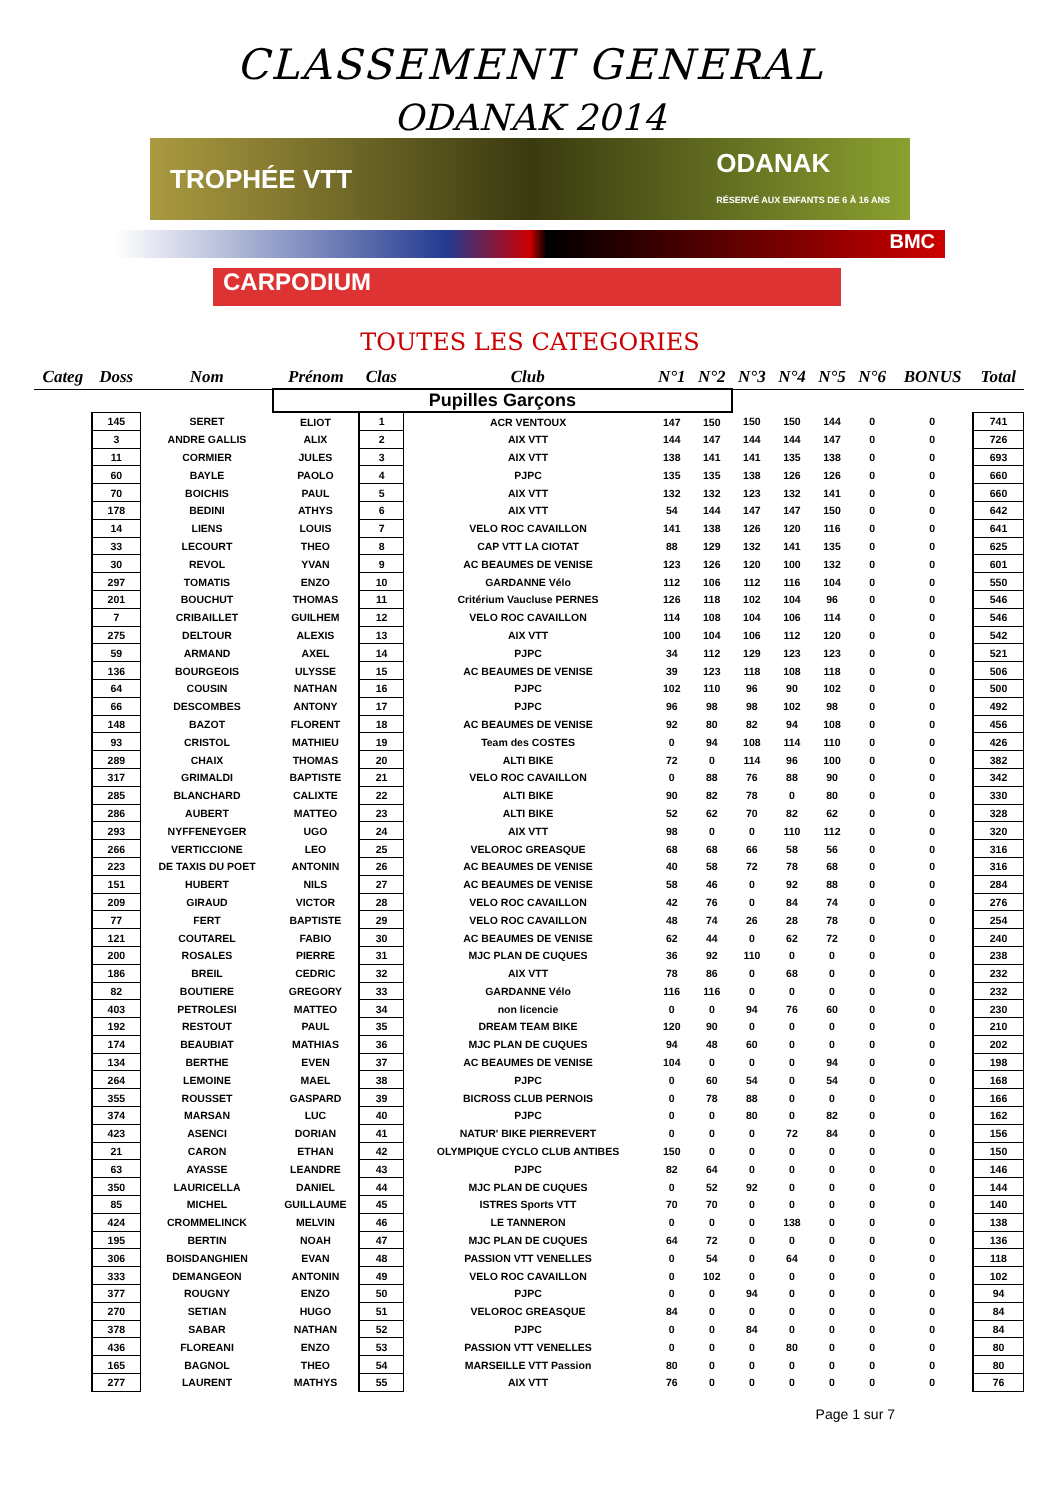CLASSEMENT GENERAL
ODANAK 2014
TROPHÉE VTT ODANAK
RÉSERVÉ AUX ENFANTS DE 6 À 16 ANS
BMC
CARPODIUM
TOUTES LES CATEGORIES
| Categ | Doss | Nom | Prénom | Clas | Club | N°1 | N°2 | N°3 | N°4 | N°5 | N°6 | BONUS | Total |
| --- | --- | --- | --- | --- | --- | --- | --- | --- | --- | --- | --- | --- | --- |
| | | | Pupilles Garçons | | | | | | | | | | |
| | 145 | SERET | ELIOT | 1 | ACR VENTOUX | 147 | 150 | 150 | 150 | 144 | 0 | 0 | 741 |
| | 3 | ANDRE GALLIS | ALIX | 2 | AIX VTT | 144 | 147 | 144 | 144 | 147 | 0 | 0 | 726 |
| | 11 | CORMIER | JULES | 3 | AIX VTT | 138 | 141 | 141 | 135 | 138 | 0 | 0 | 693 |
| | 60 | BAYLE | PAOLO | 4 | PJPC | 135 | 135 | 138 | 126 | 126 | 0 | 0 | 660 |
| | 70 | BOICHIS | PAUL | 5 | AIX VTT | 132 | 132 | 123 | 132 | 141 | 0 | 0 | 660 |
| | 178 | BEDINI | ATHYS | 6 | AIX VTT | 54 | 144 | 147 | 147 | 150 | 0 | 0 | 642 |
| | 14 | LIENS | LOUIS | 7 | VELO ROC CAVAILLON | 141 | 138 | 126 | 120 | 116 | 0 | 0 | 641 |
| | 33 | LECOURT | THEO | 8 | CAP VTT LA CIOTAT | 88 | 129 | 132 | 141 | 135 | 0 | 0 | 625 |
| | 30 | REVOL | YVAN | 9 | AC BEAUMES DE VENISE | 123 | 126 | 120 | 100 | 132 | 0 | 0 | 601 |
| | 297 | TOMATIS | ENZO | 10 | GARDANNE Vélo | 112 | 106 | 112 | 116 | 104 | 0 | 0 | 550 |
| | 201 | BOUCHUT | THOMAS | 11 | Critérium Vaucluse PERNES | 126 | 118 | 102 | 104 | 96 | 0 | 0 | 546 |
| | 7 | CRIBAILLET | GUILHEM | 12 | VELO ROC CAVAILLON | 114 | 108 | 104 | 106 | 114 | 0 | 0 | 546 |
| | 275 | DELTOUR | ALEXIS | 13 | AIX VTT | 100 | 104 | 106 | 112 | 120 | 0 | 0 | 542 |
| | 59 | ARMAND | AXEL | 14 | PJPC | 34 | 112 | 129 | 123 | 123 | 0 | 0 | 521 |
| | 136 | BOURGEOIS | ULYSSE | 15 | AC BEAUMES DE VENISE | 39 | 123 | 118 | 108 | 118 | 0 | 0 | 506 |
| | 64 | COUSIN | NATHAN | 16 | PJPC | 102 | 110 | 96 | 90 | 102 | 0 | 0 | 500 |
| | 66 | DESCOMBES | ANTONY | 17 | PJPC | 96 | 98 | 98 | 102 | 98 | 0 | 0 | 492 |
| | 148 | BAZOT | FLORENT | 18 | AC BEAUMES DE VENISE | 92 | 80 | 82 | 94 | 108 | 0 | 0 | 456 |
| | 93 | CRISTOL | MATHIEU | 19 | Team des COSTES | 0 | 94 | 108 | 114 | 110 | 0 | 0 | 426 |
| | 289 | CHAIX | THOMAS | 20 | ALTI BIKE | 72 | 0 | 114 | 96 | 100 | 0 | 0 | 382 |
| | 317 | GRIMALDI | BAPTISTE | 21 | VELO ROC CAVAILLON | 0 | 88 | 76 | 88 | 90 | 0 | 0 | 342 |
| | 285 | BLANCHARD | CALIXTE | 22 | ALTI BIKE | 90 | 82 | 78 | 0 | 80 | 0 | 0 | 330 |
| | 286 | AUBERT | MATTEO | 23 | ALTI BIKE | 52 | 62 | 70 | 82 | 62 | 0 | 0 | 328 |
| | 293 | NYFFENEYGER | UGO | 24 | AIX VTT | 98 | 0 | 0 | 110 | 112 | 0 | 0 | 320 |
| | 266 | VERTICCIONE | LEO | 25 | VELOROC GREASQUE | 68 | 68 | 66 | 58 | 56 | 0 | 0 | 316 |
| | 223 | DE TAXIS DU POET | ANTONIN | 26 | AC BEAUMES DE VENISE | 40 | 58 | 72 | 78 | 68 | 0 | 0 | 316 |
| | 151 | HUBERT | NILS | 27 | AC BEAUMES DE VENISE | 58 | 46 | 0 | 92 | 88 | 0 | 0 | 284 |
| | 209 | GIRAUD | VICTOR | 28 | VELO ROC CAVAILLON | 42 | 76 | 0 | 84 | 74 | 0 | 0 | 276 |
| | 77 | FERT | BAPTISTE | 29 | VELO ROC CAVAILLON | 48 | 74 | 26 | 28 | 78 | 0 | 0 | 254 |
| | 121 | COUTAREL | FABIO | 30 | AC BEAUMES DE VENISE | 62 | 44 | 0 | 62 | 72 | 0 | 0 | 240 |
| | 200 | ROSALES | PIERRE | 31 | MJC PLAN DE CUQUES | 36 | 92 | 110 | 0 | 0 | 0 | 0 | 238 |
| | 186 | BREIL | CEDRIC | 32 | AIX VTT | 78 | 86 | 0 | 68 | 0 | 0 | 0 | 232 |
| | 82 | BOUTIERE | GREGORY | 33 | GARDANNE Vélo | 116 | 116 | 0 | 0 | 0 | 0 | 0 | 232 |
| | 403 | PETROLESI | MATTEO | 34 | non licencie | 0 | 0 | 94 | 76 | 60 | 0 | 0 | 230 |
| | 192 | RESTOUT | PAUL | 35 | DREAM TEAM BIKE | 120 | 90 | 0 | 0 | 0 | 0 | 0 | 210 |
| | 174 | BEAUBIAT | MATHIAS | 36 | MJC PLAN DE CUQUES | 94 | 48 | 60 | 0 | 0 | 0 | 0 | 202 |
| | 134 | BERTHE | EVEN | 37 | AC BEAUMES DE VENISE | 104 | 0 | 0 | 0 | 94 | 0 | 0 | 198 |
| | 264 | LEMOINE | MAEL | 38 | PJPC | 0 | 60 | 54 | 0 | 54 | 0 | 0 | 168 |
| | 355 | ROUSSET | GASPARD | 39 | BICROSS CLUB PERNOIS | 0 | 78 | 88 | 0 | 0 | 0 | 0 | 166 |
| | 374 | MARSAN | LUC | 40 | PJPC | 0 | 0 | 80 | 0 | 82 | 0 | 0 | 162 |
| | 423 | ASENCI | DORIAN | 41 | NATUR' BIKE PIERREVERT | 0 | 0 | 0 | 72 | 84 | 0 | 0 | 156 |
| | 21 | CARON | ETHAN | 42 | OLYMPIQUE CYCLO CLUB ANTIBES | 150 | 0 | 0 | 0 | 0 | 0 | 0 | 150 |
| | 63 | AYASSE | LEANDRE | 43 | PJPC | 82 | 64 | 0 | 0 | 0 | 0 | 0 | 146 |
| | 350 | LAURICELLA | DANIEL | 44 | MJC PLAN DE CUQUES | 0 | 52 | 92 | 0 | 0 | 0 | 0 | 144 |
| | 85 | MICHEL | GUILLAUME | 45 | ISTRES Sports VTT | 70 | 70 | 0 | 0 | 0 | 0 | 0 | 140 |
| | 424 | CROMMELINCK | MELVIN | 46 | LE TANNERON | 0 | 0 | 0 | 138 | 0 | 0 | 0 | 138 |
| | 195 | BERTIN | NOAH | 47 | MJC PLAN DE CUQUES | 64 | 72 | 0 | 0 | 0 | 0 | 0 | 136 |
| | 306 | BOISDANGHIEN | EVAN | 48 | PASSION VTT VENELLES | 0 | 54 | 0 | 64 | 0 | 0 | 0 | 118 |
| | 333 | DEMANGEON | ANTONIN | 49 | VELO ROC CAVAILLON | 0 | 102 | 0 | 0 | 0 | 0 | 0 | 102 |
| | 377 | ROUGNY | ENZO | 50 | PJPC | 0 | 0 | 94 | 0 | 0 | 0 | 0 | 94 |
| | 270 | SETIAN | HUGO | 51 | VELOROC GREASQUE | 84 | 0 | 0 | 0 | 0 | 0 | 0 | 84 |
| | 378 | SABAR | NATHAN | 52 | PJPC | 0 | 0 | 84 | 0 | 0 | 0 | 0 | 84 |
| | 436 | FLOREANI | ENZO | 53 | PASSION VTT VENELLES | 0 | 0 | 0 | 80 | 0 | 0 | 0 | 80 |
| | 165 | BAGNOL | THEO | 54 | MARSEILLE VTT Passion | 80 | 0 | 0 | 0 | 0 | 0 | 0 | 80 |
| | 277 | LAURENT | MATHYS | 55 | AIX VTT | 76 | 0 | 0 | 0 | 0 | 0 | 0 | 76 |
Page 1 sur 7